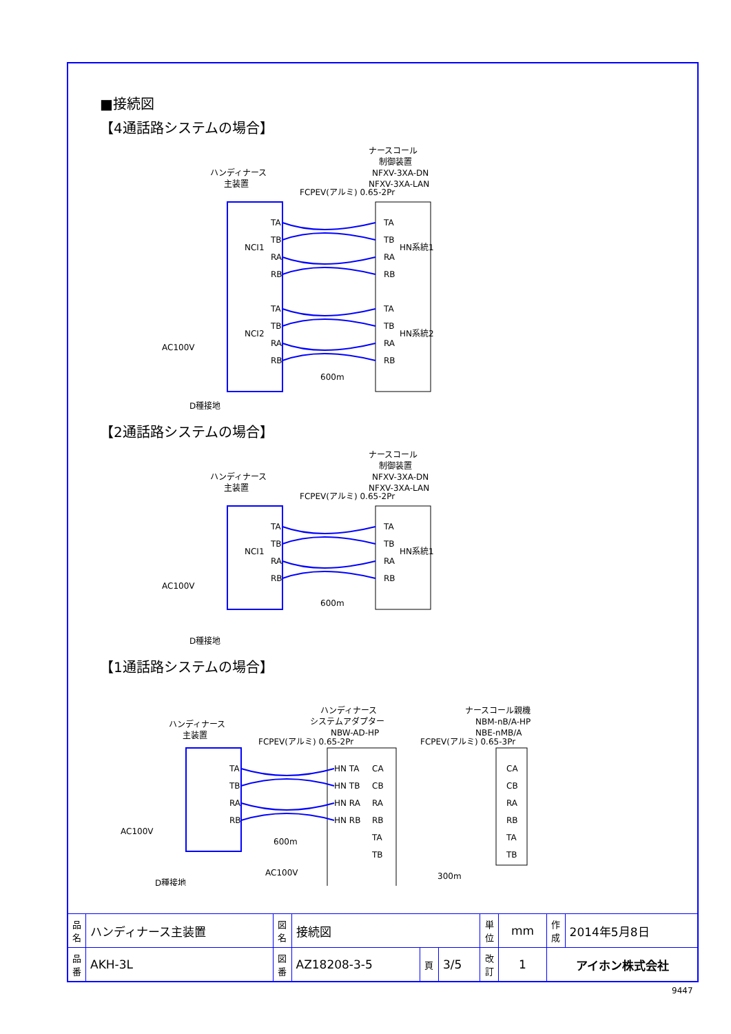■接続図
【4通話路システムの場合】
ハンディナース
主装置
ナースコール
制御装置
NFXV-3XA-DN
NFXV-3XA-LAN
FCPEV(アルミ) 0.65-2Pr
NCI1
NCI2
HN系統1
HN系統2
TA
TB
RA
RB
TA
TB
RA
RB
TA
TB
RA
RB
TA
TB
RA
RB
AC100V
D種接地
600m
【2通話路システムの場合】
ハンディナース
主装置
ナースコール
制御装置
NFXV-3XA-DN
NFXV-3XA-LAN
FCPEV(アルミ) 0.65-2Pr
NCI1
HN系統1
TA
TB
RA
RB
TA
TB
RA
RB
AC100V
D種接地
600m
【1通話路システムの場合】
ハンディナース
主装置
ハンディナース
システムアダプター
NBW-AD-HP
ナースコール親機
NBM-nB/A-HP
NBE-nMB/A
FCPEV(アルミ) 0.65-2Pr
FCPEV(アルミ) 0.65-3Pr
TA
TB
RA
RB
HN TA
HN TB
HN RA
HN RB
CA
CB
RA
RB
TA
TB
CA
CB
RA
RB
TA
TB
AC100V
D種接地
600m
AC100V
300m
| 品名 | ハンディナース主装置 | 図名 | 接続図 | | | 単位 | mm | 作成 | 2014年5月8日 |
| 品番 | AKH-3L | 図番 | AZ18208-3-5 | 頁 | 3/5 | 改訂 | 1 | アイホン株式会社 | |
9447